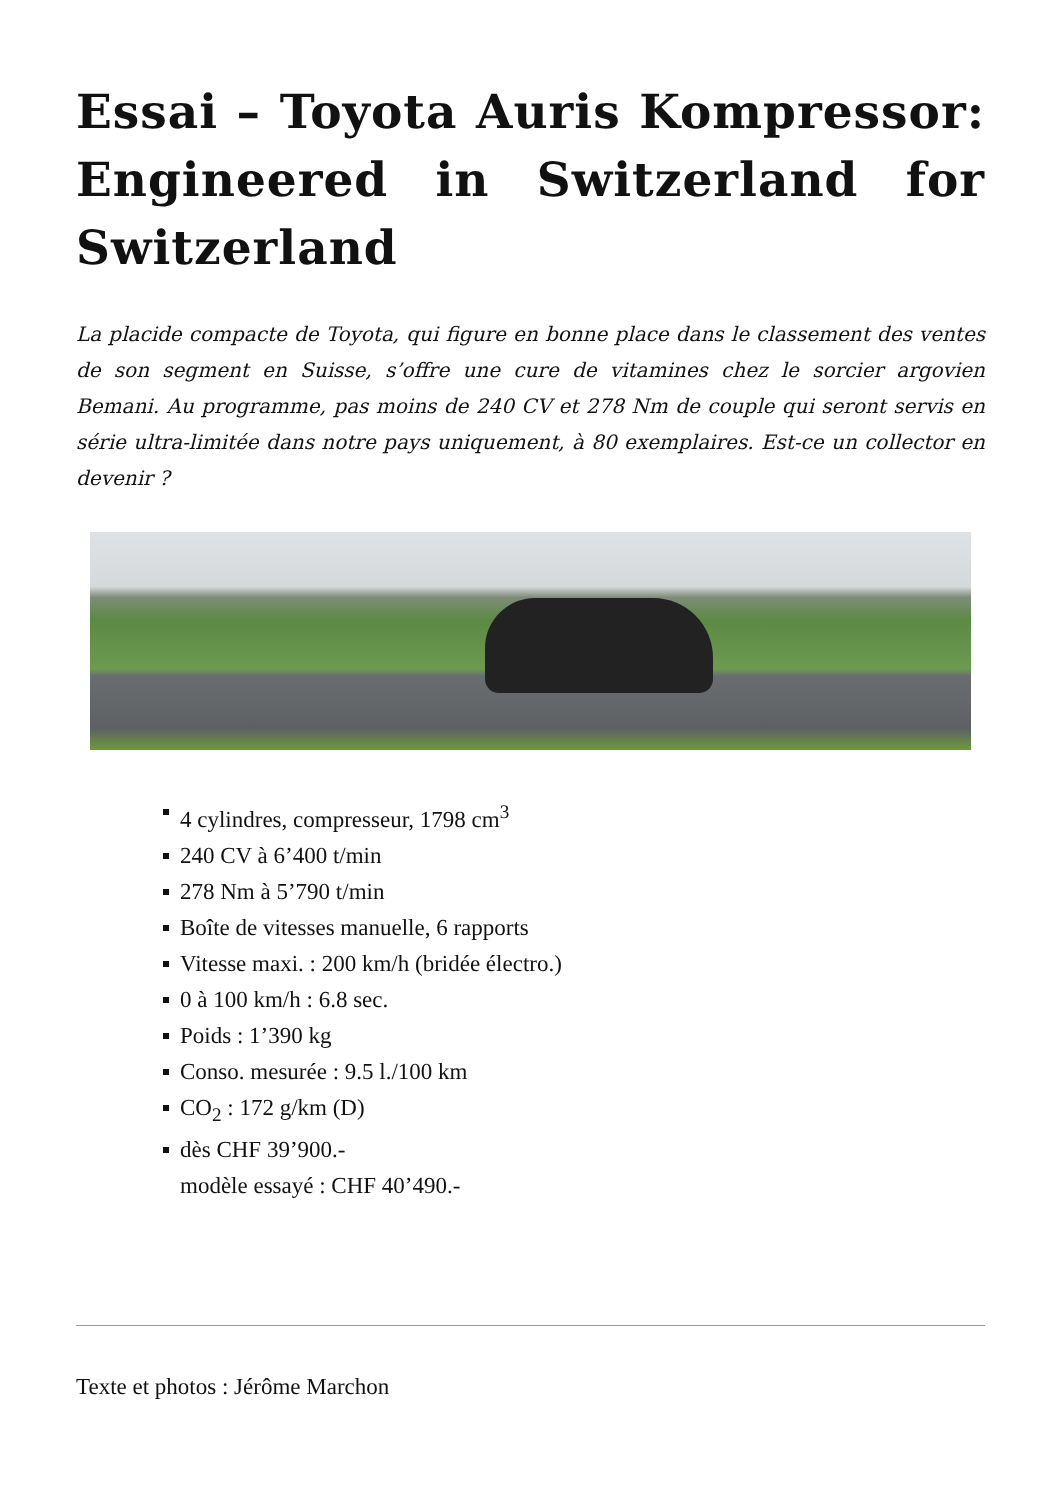Essai – Toyota Auris Kompressor: Engineered in Switzerland for Switzerland
La placide compacte de Toyota, qui figure en bonne place dans le classement des ventes de son segment en Suisse, s’offre une cure de vitamines chez le sorcier argovien Bemani. Au programme, pas moins de 240 CV et 278 Nm de couple qui seront servis en série ultra-limitée dans notre pays uniquement, à 80 exemplaires. Est-ce un collector en devenir ?
4 cylindres, compresseur, 1798 cm<sup>3</sup>
240 CV à 6’400 t/min
278 Nm à 5’790 t/min
Boîte de vitesses manuelle, 6 rapports
Vitesse maxi. : 200 km/h (bridée électro.)
0 à 100 km/h : 6.8 sec.
Poids : 1’390 kg
Conso. mesurée : 9.5 l./100 km
CO<sub>2</sub> : 172 g/km (D)
dès CHF 39’900.-
modèle essayé : CHF 40’490.-
Texte et photos : Jérôme Marchon